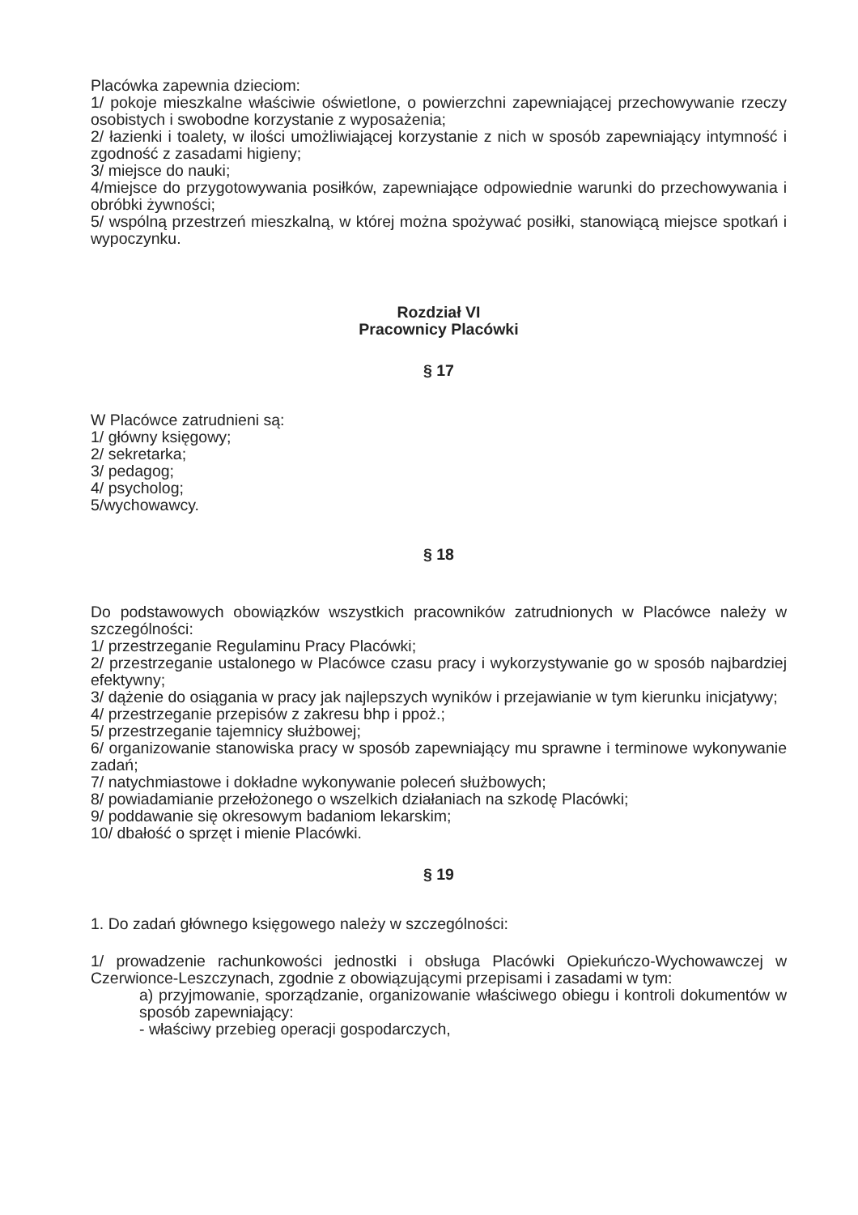Placówka zapewnia dzieciom:
1/ pokoje mieszkalne właściwie oświetlone, o powierzchni zapewniającej przechowywanie rzeczy osobistych i swobodne korzystanie z wyposażenia;
2/ łazienki i toalety, w ilości umożliwiającej korzystanie z nich w sposób zapewniający intymność i zgodność z zasadami higieny;
3/ miejsce do nauki;
4/miejsce do przygotowywania posiłków, zapewniające odpowiednie warunki do przechowywania i obróbki żywności;
5/ wspólną przestrzeń mieszkalną, w której można spożywać posiłki, stanowiącą miejsce spotkań i wypoczynku.
Rozdział VI
Pracownicy Placówki
§ 17
W Placówce zatrudnieni są:
1/ główny księgowy;
2/ sekretarka;
3/ pedagog;
4/ psycholog;
5/wychowawcy.
§ 18
Do podstawowych obowiązków wszystkich pracowników zatrudnionych w Placówce należy w szczególności:
1/ przestrzeganie Regulaminu Pracy Placówki;
2/ przestrzeganie ustalonego w Placówce czasu pracy i wykorzystywanie go w sposób najbardziej efektywny;
3/ dążenie do osiągania w pracy jak najlepszych wyników i przejawianie w tym kierunku inicjatywy;
4/ przestrzeganie przepisów z zakresu bhp i ppoż.;
5/ przestrzeganie tajemnicy służbowej;
6/ organizowanie stanowiska pracy w sposób zapewniający mu sprawne i terminowe wykonywanie zadań;
7/ natychmiastowe i dokładne wykonywanie poleceń służbowych;
8/ powiadamianie przełożonego o wszelkich działaniach na szkodę Placówki;
9/ poddawanie się okresowym badaniom lekarskim;
10/ dbałość o sprzęt i mienie Placówki.
§ 19
1. Do zadań głównego księgowego należy w szczególności:
1/ prowadzenie rachunkowości jednostki i obsługa Placówki Opiekuńczo-Wychowawczej w Czerwionce-Leszczynach, zgodnie z obowiązującymi przepisami i zasadami w tym:
a) przyjmowanie, sporządzanie, organizowanie właściwego obiegu i kontroli dokumentów w sposób zapewniający:
- właściwy przebieg operacji gospodarczych,